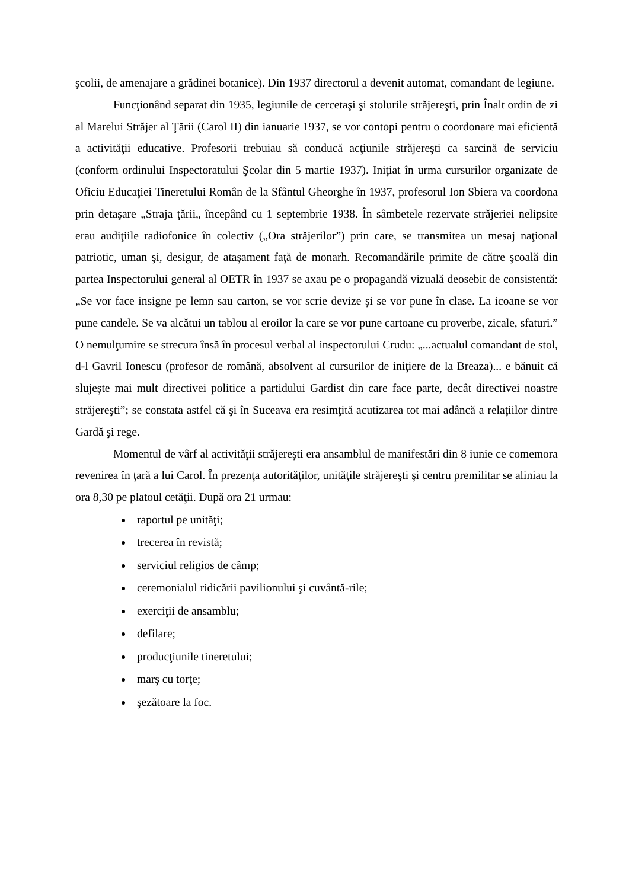şcolii, de amenajare a grădinei botanice). Din 1937 directorul a devenit automat, comandant de legiune.
Funcţionând separat din 1935, legiunile de cercetaşi şi stolurile străjereşti, prin Înalt ordin de zi al Marelui Străjer al Ţării (Carol II) din ianuarie 1937, se vor contopi pentru o coordonare mai eficientă a activităţii educative. Profesorii trebuiau să conducă acţiunile străjereşti ca sarcină de serviciu (conform ordinului Inspectoratului Şcolar din 5 martie 1937). Iniţiat în urma cursurilor organizate de Oficiu Educaţiei Tineretului Român de la Sfântul Gheorghe în 1937, profesorul Ion Sbiera va coordona prin detaşare „Straja ţării„ începând cu 1 septembrie 1938. În sâmbetele rezervate străjeriei nelipsite erau audiţiile radiofonice în colectiv („Ora străjerilor”) prin care, se transmitea un mesaj naţional patriotic, uman şi, desigur, de ataşament faţă de monarh. Recomandările primite de către şcoală din partea Inspectorului general al OETR în 1937 se axau pe o propagandă vizuală deosebit de consistentă: „Se vor face insigne pe lemn sau carton, se vor scrie devize şi se vor pune în clase. La icoane se vor pune candele. Se va alcătui un tablou al eroilor la care se vor pune cartoane cu proverbe, zicale, sfaturi.” O nemulţumire se strecura însă în procesul verbal al inspectorului Crudu: „...actualul comandant de stol, d-l Gavril Ionescu (profesor de română, absolvent al cursurilor de iniţiere de la Breaza)... e bănuit că slujeşte mai mult directivei politice a partidului Gardist din care face parte, decât directivei noastre străjereşti”; se constata astfel că şi în Suceava era resimţită acutizarea tot mai adâncă a relaţiilor dintre Gardă şi rege.
Momentul de vârf al activităţii străjereşti era ansamblul de manifestări din 8 iunie ce comemora revenirea în ţară a lui Carol. În prezenţa autorităţilor, unităţile străjereşti şi centru premilitar se aliniau la ora 8,30 pe platoul cetăţii. După ora 21 urmau:
raportul pe unităţi;
trecerea în revistă;
serviciul religios de câmp;
ceremonialul ridicării pavilionului şi cuvântă-rile;
exerciţii de ansamblu;
defilare;
producţiunile tineretului;
marş cu torţe;
şezătoare la foc.